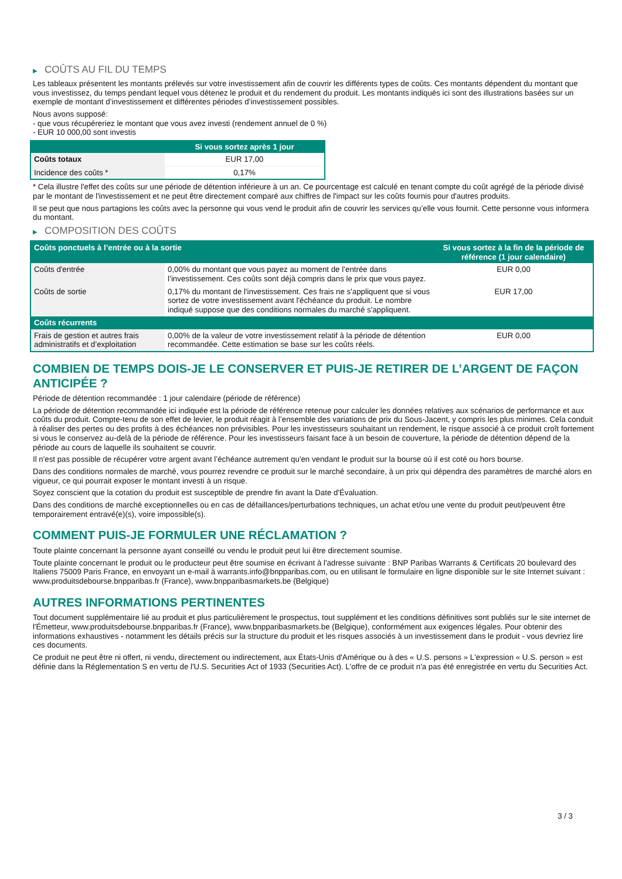▶ COÛTS AU FIL DU TEMPS
Les tableaux présentent les montants prélevés sur votre investissement afin de couvrir les différents types de coûts. Ces montants dépendent du montant que vous investissez, du temps pendant lequel vous détenez le produit et du rendement du produit. Les montants indiqués ici sont des illustrations basées sur un exemple de montant d’investissement et différentes périodes d’investissement possibles.
Nous avons supposé:
- que vous récupéreriez le montant que vous avez investi (rendement annuel de 0 %)
- EUR 10 000,00 sont investis
| | Si vous sortez après 1 jour |
| --- | --- |
| Coûts totaux | EUR 17,00 |
| Incidence des coûts * | 0,17% |
* Cela illustre l'effet des coûts sur une période de détention inférieure à un an. Ce pourcentage est calculé en tenant compte du coût agrégé de la période divisé par le montant de l'investissement et ne peut être directement comparé aux chiffres de l'impact sur les coûts fournis pour d'autres produits.
Il se peut que nous partagions les coûts avec la personne qui vous vend le produit afin de couvrir les services qu’elle vous fournit. Cette personne vous informera du montant.
▶ COMPOSITION DES COÛTS
| Coûts ponctuels à l’entrée ou à la sortie | | Si vous sortez à la fin de la période de référence (1 jour calendaire) |
| --- | --- | --- |
| Coûts d'entrée | 0,00% du montant que vous payez au moment de l’entrée dans l’investissement. Ces coûts sont déjà compris dans le prix que vous payez. | EUR 0,00 |
| Coûts de sortie | 0,17% du montant de l'investissement. Ces frais ne s'appliquent que si vous sortez de votre investissement avant l'échéance du produit. Le nombre indiqué suppose que des conditions normales du marché s'appliquent. | EUR 17,00 |
| Coûts récurrents | | |
| Frais de gestion et autres frais administratifs et d’exploitation | 0,00% de la valeur de votre investissement relatif à la période de détention recommandée. Cette estimation se base sur les coûts réels. | EUR 0,00 |
COMBIEN DE TEMPS DOIS-JE LE CONSERVER ET PUIS-JE RETIRER DE L’ARGENT DE FAÇON ANTICIPÉE ?
Période de détention recommandée : 1 jour calendaire (période de référence)
La période de détention recommandée ici indiquée est la période de référence retenue pour calculer les données relatives aux scénarios de performance et aux coûts du produit. Compte-tenu de son effet de levier, le produit réagit à l’ensemble des variations de prix du Sous-Jacent, y compris les plus minimes. Cela conduit à réaliser des pertes ou des profits à des échéances non prévisibles. Pour les investisseurs souhaitant un rendement, le risque associé à ce produit croît fortement si vous le conservez au-delà de la période de référence. Pour les investisseurs faisant face à un besoin de couverture, la période de détention dépend de la période au cours de laquelle ils souhaitent se couvrir.
Il n'est pas possible de récupérer votre argent avant l’échéance autrement qu'en vendant le produit sur la bourse où il est coté ou hors bourse.
Dans des conditions normales de marché, vous pourrez revendre ce produit sur le marché secondaire, à un prix qui dépendra des paramètres de marché alors en vigueur, ce qui pourrait exposer le montant investi à un risque.
Soyez conscient que la cotation du produit est susceptible de prendre fin avant la Date d'Évaluation.
Dans des conditions de marché exceptionnelles ou en cas de défaillances/perturbations techniques, un achat et/ou une vente du produit peut/peuvent être temporairement entravé(e)(s), voire impossible(s).
COMMENT PUIS-JE FORMULER UNE RÉCLAMATION ?
Toute plainte concernant la personne ayant conseillé ou vendu le produit peut lui être directement soumise.
Toute plainte concernant le produit ou le producteur peut être soumise en écrivant à l'adresse suivante : BNP Paribas Warrants & Certificats 20 boulevard des Italiens 75009 Paris France, en envoyant un e-mail à warrants.info@bnpparibas.com, ou en utilisant le formulaire en ligne disponible sur le site Internet suivant : www.produitsdebourse.bnpparibas.fr (France), www.bnpparibasmarkets.be (Belgique)
AUTRES INFORMATIONS PERTINENTES
Tout document supplémentaire lié au produit et plus particulièrement le prospectus, tout supplément et les conditions définitives sont publiés sur le site internet de l'Émetteur, www.produitsdebourse.bnpparibas.fr (France), www.bnpparibasmarkets.be (Belgique), conformément aux exigences légales. Pour obtenir des informations exhaustives - notamment les détails précis sur la structure du produit et les risques associés à un investissement dans le produit - vous devriez lire ces documents.
Ce produit ne peut être ni offert, ni vendu, directement ou indirectement, aux États-Unis d'Amérique ou à des « U.S. persons » L'expression « U.S. person » est définie dans la Réglementation S en vertu de l'U.S. Securities Act of 1933 (Securities Act). L'offre de ce produit n'a pas été enregistrée en vertu du Securities Act.
3 / 3